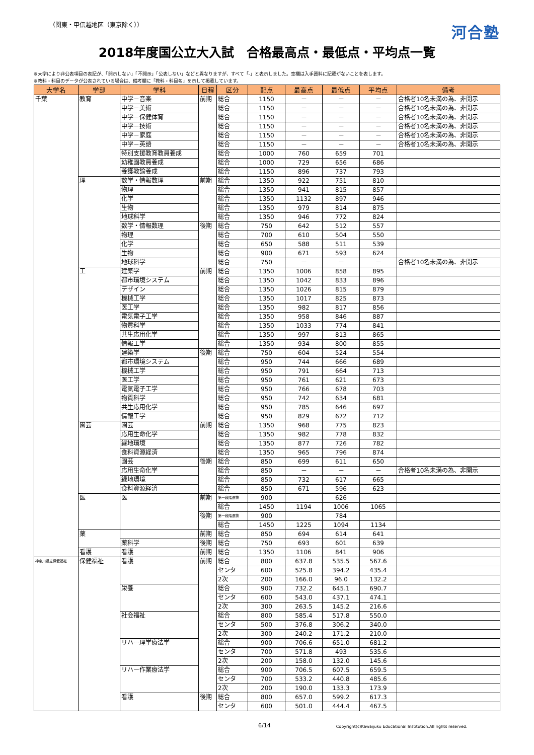（関東・甲信越地区（東京除く））
河合塾
2018年度国公立大入試　合格最高点・最低点・平均点一覧
※大学により非公表項目の表記が、「開示しない」「不開示」「公表しない」などと異なりますが、すべて「-」と表示しました。空欄は入手資料に記載がないことを表します。
※教科・科目のデータが公表されている場合は、備考欄に「教科・科目名」を示して掲載しています。
| 大学名 | 学部 | 学科 | 日程 | 区分 | 配点 | 最高点 | 最低点 | 平均点 | 備考 |
| --- | --- | --- | --- | --- | --- | --- | --- | --- | --- |
| 千葉 | 教育 | 中学－音楽 | 前期 | 総合 | 1150 | － | － | － | 合格者10名未満の為、非開示 |
| | | 中学－美術 | | 総合 | 1150 | － | － | － | 合格者10名未満の為、非開示 |
| | | 中学－保健体育 | | 総合 | 1150 | － | － | － | 合格者10名未満の為、非開示 |
| | | 中学－技術 | | 総合 | 1150 | － | － | － | 合格者10名未満の為、非開示 |
| | | 中学－家庭 | | 総合 | 1150 | － | － | － | 合格者10名未満の為、非開示 |
| | | 中学－英語 | | 総合 | 1150 | － | － | － | 合格者10名未満の為、非開示 |
| | | 特別支援教育教員養成 | | 総合 | 1000 | 760 | 659 | 701 | |
| | | 幼稚園教員養成 | | 総合 | 1000 | 729 | 656 | 686 | |
| | | 養護教諭養成 | | 総合 | 1150 | 896 | 737 | 793 | |
| | 理 | 数学・情報数理 | 前期 | 総合 | 1350 | 922 | 751 | 810 | |
| | | 物理 | | 総合 | 1350 | 941 | 815 | 857 | |
| | | 化学 | | 総合 | 1350 | 1132 | 897 | 946 | |
| | | 生物 | | 総合 | 1350 | 979 | 814 | 875 | |
| | | 地球科学 | | 総合 | 1350 | 946 | 772 | 824 | |
| | | 数学・情報数理 | 後期 | 総合 | 750 | 642 | 512 | 557 | |
| | | 物理 | | 総合 | 700 | 610 | 504 | 550 | |
| | | 化学 | | 総合 | 650 | 588 | 511 | 539 | |
| | | 生物 | | 総合 | 900 | 671 | 593 | 624 | |
| | | 地球科学 | | 総合 | 750 | － | － | － | 合格者10名未満の為、非開示 |
| | 工 | 建築学 | 前期 | 総合 | 1350 | 1006 | 858 | 895 | |
| | | 都市環境システム | | 総合 | 1350 | 1042 | 833 | 896 | |
| | | デザイン | | 総合 | 1350 | 1026 | 815 | 879 | |
| | | 機械工学 | | 総合 | 1350 | 1017 | 825 | 873 | |
| | | 医工学 | | 総合 | 1350 | 982 | 817 | 856 | |
| | | 電気電子工学 | | 総合 | 1350 | 958 | 846 | 887 | |
| | | 物質科学 | | 総合 | 1350 | 1033 | 774 | 841 | |
| | | 共生応用化学 | | 総合 | 1350 | 997 | 813 | 865 | |
| | | 情報工学 | | 総合 | 1350 | 934 | 800 | 855 | |
| | | 建築学 | 後期 | 総合 | 750 | 604 | 524 | 554 | |
| | | 都市環境システム | | 総合 | 950 | 744 | 666 | 689 | |
| | | 機械工学 | | 総合 | 950 | 791 | 664 | 713 | |
| | | 医工学 | | 総合 | 950 | 761 | 621 | 673 | |
| | | 電気電子工学 | | 総合 | 950 | 766 | 678 | 703 | |
| | | 物質科学 | | 総合 | 950 | 742 | 634 | 681 | |
| | | 共生応用化学 | | 総合 | 950 | 785 | 646 | 697 | |
| | | 情報工学 | | 総合 | 950 | 829 | 672 | 712 | |
| | 園芸 | 園芸 | 前期 | 総合 | 1350 | 968 | 775 | 823 | |
| | | 応用生命化学 | | 総合 | 1350 | 982 | 778 | 832 | |
| | | 緑地環境 | | 総合 | 1350 | 877 | 726 | 782 | |
| | | 食料資源経済 | | 総合 | 1350 | 965 | 796 | 874 | |
| | | 園芸 | 後期 | 総合 | 850 | 699 | 611 | 650 | |
| | | 応用生命化学 | | 総合 | 850 | － | － | － | 合格者10名未満の為、非開示 |
| | | 緑地環境 | | 総合 | 850 | 732 | 617 | 665 | |
| | | 食料資源経済 | | 総合 | 850 | 671 | 596 | 623 | |
| | 医 | 医 | 前期 | 第一段階選抜 | 900 | | 626 | | |
| | | | | 総合 | 1450 | 1194 | 1006 | 1065 | |
| | | | 後期 | 第一段階選抜 | 900 | | 784 | | |
| | | | | 総合 | 1450 | 1225 | 1094 | 1134 | |
| | 薬 | | 前期 | 総合 | 850 | 694 | 614 | 641 | |
| | | 薬科学 | 後期 | 総合 | 750 | 693 | 601 | 639 | |
| | 看護 | 看護 | 前期 | 総合 | 1350 | 1106 | 841 | 906 | |
| 神奈川県立保健福祉 | 保健福祉 | 看護 | 前期 | 総合 | 800 | 637.8 | 535.5 | 567.6 | |
| | | | | センタ | 600 | 525.8 | 394.2 | 435.4 | |
| | | | | 2次 | 200 | 166.0 | 96.0 | 132.2 | |
| | | 栄養 | | 総合 | 900 | 732.2 | 645.1 | 690.7 | |
| | | | | センタ | 600 | 543.0 | 437.1 | 474.1 | |
| | | | | 2次 | 300 | 263.5 | 145.2 | 216.6 | |
| | | 社会福祉 | | 総合 | 800 | 585.4 | 517.8 | 550.0 | |
| | | | | センタ | 500 | 376.8 | 306.2 | 340.0 | |
| | | | | 2次 | 300 | 240.2 | 171.2 | 210.0 | |
| | | リハー理学療法学 | | 総合 | 900 | 706.6 | 651.0 | 681.2 | |
| | | | | センタ | 700 | 571.8 | 493 | 535.6 | |
| | | | | 2次 | 200 | 158.0 | 132.0 | 145.6 | |
| | | リハー作業療法学 | | 総合 | 900 | 706.5 | 607.5 | 659.5 | |
| | | | | センタ | 700 | 533.2 | 440.8 | 485.6 | |
| | | | | 2次 | 200 | 190.0 | 133.3 | 173.9 | |
| | | 看護 | 後期 | 総合 | 800 | 657.0 | 599.2 | 617.3 | |
| | | | | センタ | 600 | 501.0 | 444.4 | 467.5 | |
6/14 Copyright(c)Kawaijuku Educational Institution.All rights reserved.